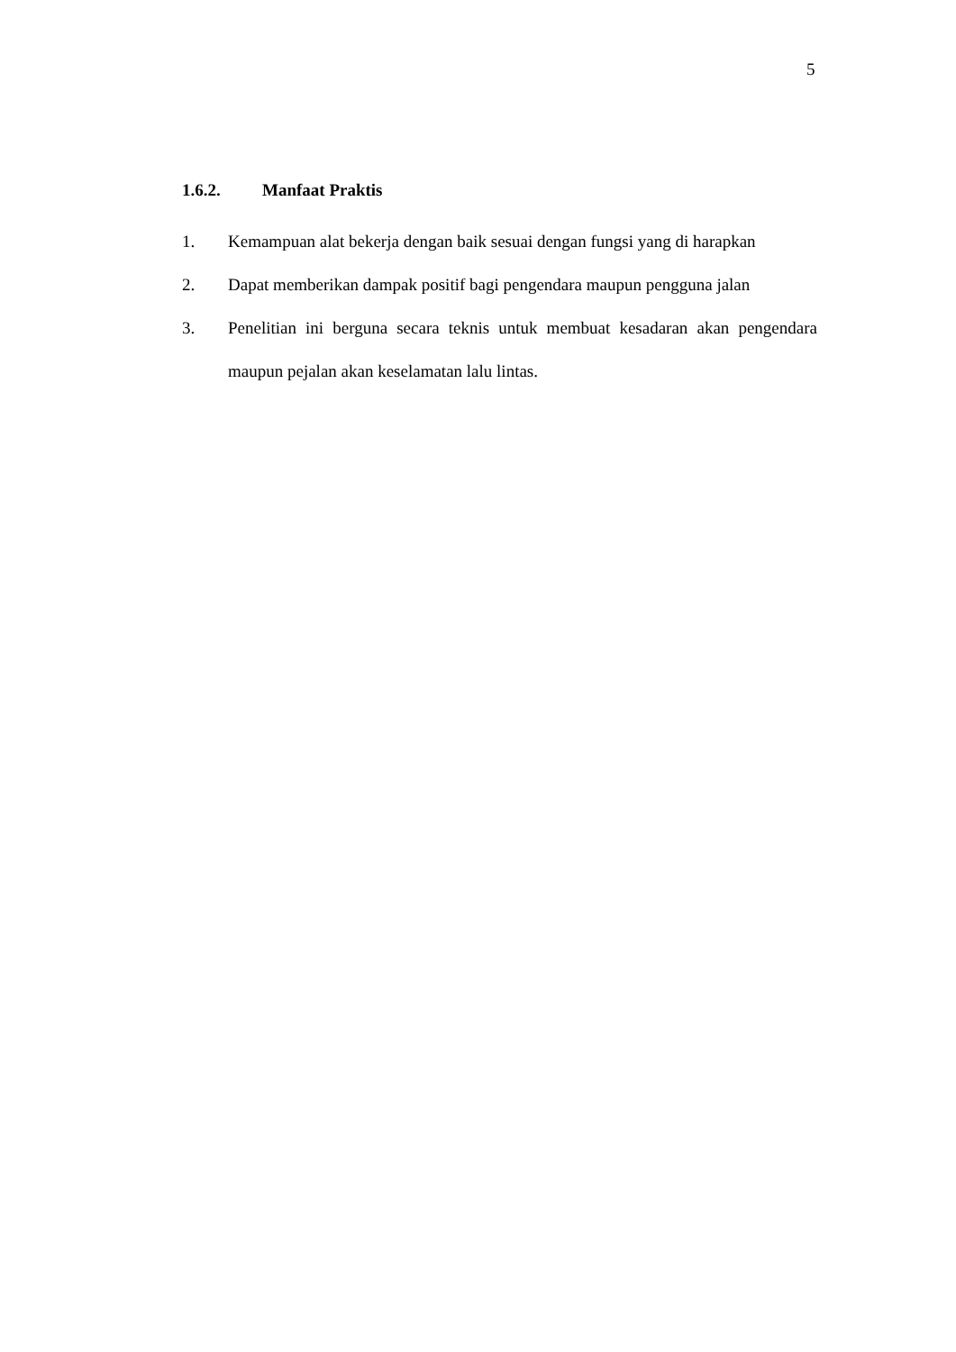5
1.6.2. Manfaat Praktis
1. Kemampuan alat bekerja dengan baik sesuai dengan fungsi yang di harapkan
2. Dapat memberikan dampak positif bagi pengendara maupun pengguna jalan
3. Penelitian ini berguna secara teknis untuk membuat kesadaran akan pengendara maupun pejalan akan keselamatan lalu lintas.